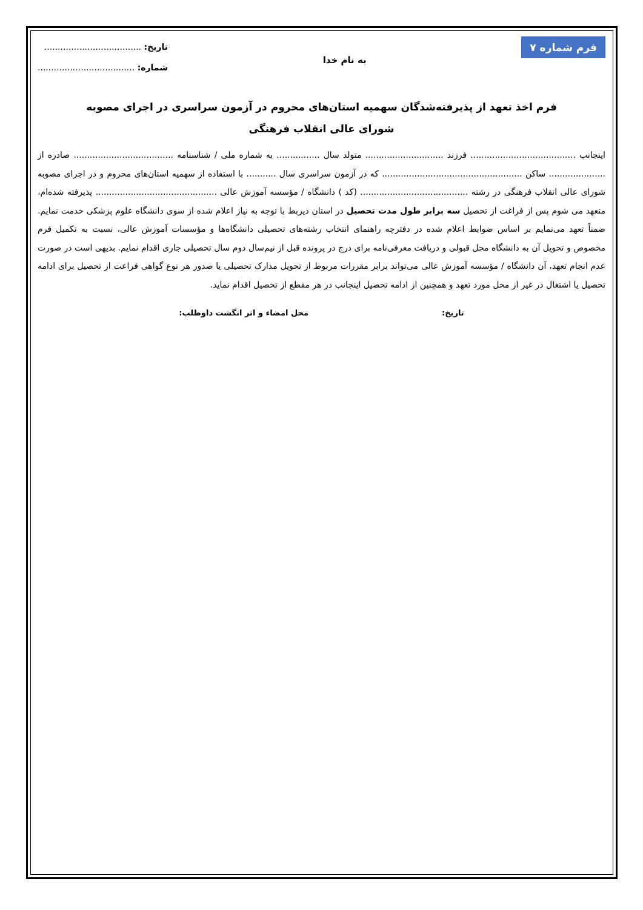فرم شماره ۷
به نام خدا
تاریخ: ....................................
شماره: ....................................
فرم اخذ تعهد از پذیرفته‌شدگان سهمیه استان‌های محروم در آزمون سراسری در اجرای مصوبه
شورای عالی انقلاب فرهنگی
اینجانب ....................................... فرزند ............................. متولد سال ................ به شماره ملی / شناسنامه ..................................... صادره از ..................... ساکن .................................................... که در آزمون سراسری سال ........... با استفاده از سهمیه استان‌های محروم و در اجرای مصوبه شورای عالی انقلاب فرهنگی در رشته ........................................ (کد ) دانشگاه / مؤسسه آموزش عالی ............................................. پذیرفته شده‌ام، متعهد می شوم پس از فراغت از تحصیل سه برابر طول مدت تحصیل در استان ذیربط با توجه به نیاز اعلام شده از سوی دانشگاه علوم پزشکی خدمت نمایم. ضمناً تعهد می‌نمایم بر اساس ضوابط اعلام شده در دفترچه راهنمای انتخاب رشته‌های تحصیلی دانشگاه‌ها و مؤسسات آموزش عالی، نسبت به تکمیل فرم مخصوص و تحویل آن به دانشگاه محل قبولی و دریافت معرفی‌نامه برای درج در پرونده قبل از نیم‌سال دوم سال تحصیلی جاری اقدام نمایم. بدیهی است در صورت عدم انجام تعهد، آن دانشگاه / مؤسسه آموزش عالی می‌تواند برابر مقررات مربوط از تحویل مدارک تحصیلی یا صدور هر نوع گواهی فراعت از تحصیل برای ادامه تحصیل یا اشتغال در غیر از محل مورد تعهد و همچنین از ادامه تحصیل اینجانب در هر مقطع از تحصیل اقدام نماید.
تاریخ: محل امضاء و اثر انگشت داوطلب: